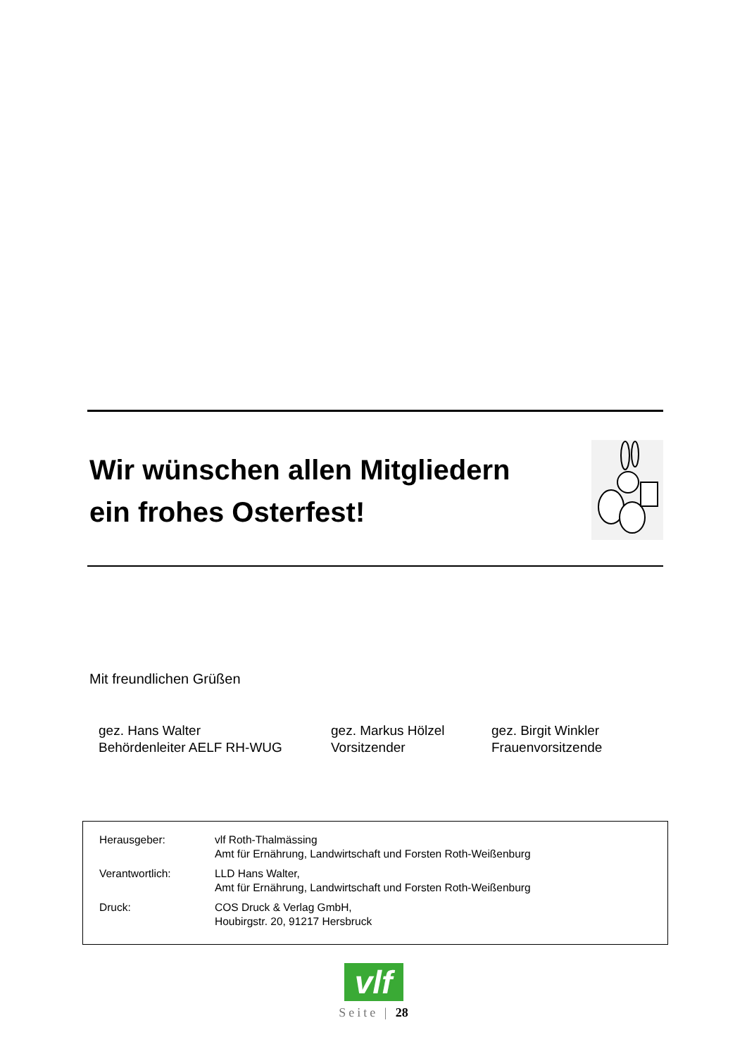Wir wünschen allen Mitgliedern
ein frohes Osterfest!
Mit freundlichen Grüßen
gez. Hans Walter
Behördenleiter AELF RH-WUG
gez. Markus Hölzel
Vorsitzender
gez. Birgit Winkler
Frauenvorsitzende
| Herausgeber: | vlf Roth-Thalmässing Amt für Ernährung, Landwirtschaft und Forsten Roth-Weißenburg |
| Verantwortlich: | LLD Hans Walter, Amt für Ernährung, Landwirtschaft und Forsten Roth-Weißenburg |
| Druck: | COS Druck & Verlag GmbH, Houbirgstr. 20, 91217 Hersbruck |
vlf
Seite | 28